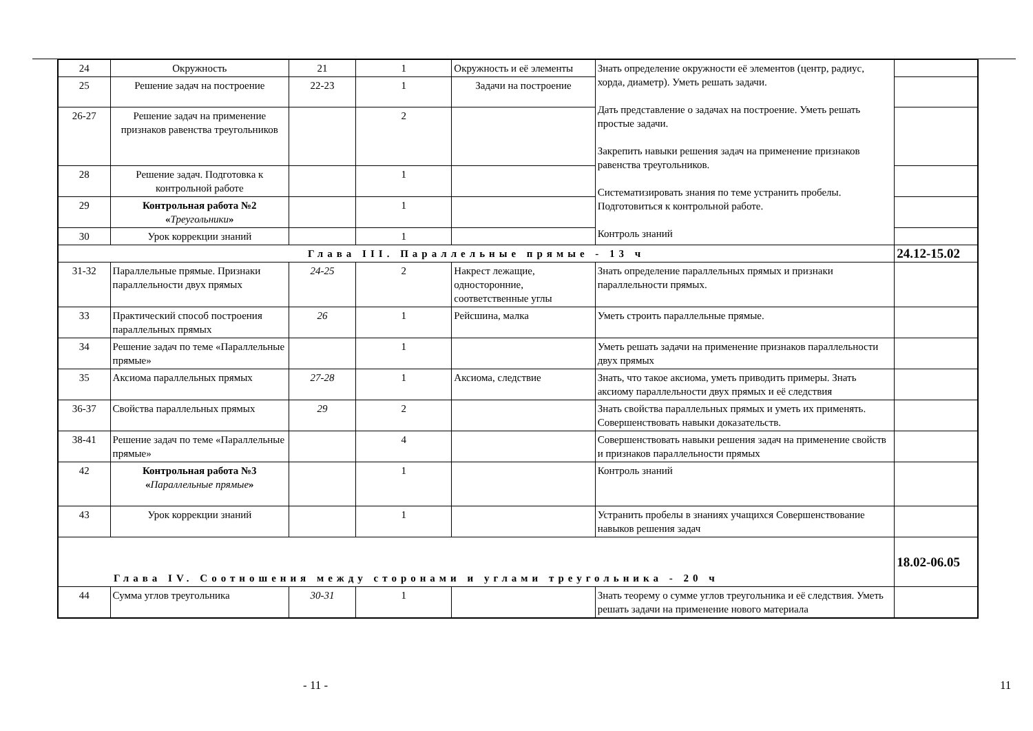| 24 | Окружность | 21 | 1 | Окружность и её элементы | Знать определение окружности её элементов (центр, радиус, хорда, диаметр). Уметь решать задачи. Дать представление о задачах на построение. Уметь решать простые задачи. Закрепить навыки решения задач на применение признаков равенства треугольников. Систематизировать знания по теме устранить пробелы. Подготовиться к контрольной работе. Контроль знаний | |
| 25 | Решение задач на построение | 22-23 | 1 | Задачи на построение | | |
| 26-27 | Решение задач на применение признаков равенства треугольников | | 2 | | | |
| 28 | Решение задач. Подготовка к контрольной работе | | 1 | | | |
| 29 | Контрольная работа №2 « Треугольники » | | 1 | | | |
| 30 | Урок коррекции знаний | | 1 | | | |
| Глава III. Параллельные прямые - 13 ч | | | | | | 24.12-15.02 |
| 31-32 | Параллельные прямые. Признаки параллельности двух прямых | 24-25 | 2 | Накрест лежащие, односторонние, соответственные углы | Знать определение параллельных прямых и признаки параллельности прямых. | |
| 33 | Практический способ построения параллельных прямых | 26 | 1 | Рейсшина, малка | Уметь строить параллельные прямые. | |
| 34 | Решение задач по теме «Параллельные прямые» | | 1 | | Уметь решать задачи на применение признаков параллельности двух прямых | |
| 35 | Аксиома параллельных прямых | 27-28 | 1 | Аксиома, следствие | Знать, что такое аксиома, уметь приводить примеры. Знать аксиому параллельности двух прямых и её следствия | |
| 36-37 | Свойства параллельных прямых | 29 | 2 | | Знать свойства параллельных прямых и уметь их применять. Совершенствовать навыки доказательств. | |
| 38-41 | Решение задач по теме «Параллельные прямые» | | 4 | | Совершенствовать навыки решения задач на применение свойств и признаков параллельности прямых | |
| 42 | Контрольная работа №3 « Параллельные прямые » | | 1 | | Контроль знаний | |
| 43 | Урок коррекции знаний | | 1 | | Устранить пробелы в знаниях учащихся Совершенствование навыков решения задач | |
| Глава IV. Соотношения между сторонами и углами треугольника - 20 ч | | | | | | 18.02-06.05 |
| 44 | Сумма углов треугольника | 30-31 | 1 | | Знать теорему о сумме углов треугольника и её следствия. Уметь решать задачи на применение нового материала | |
- 11 - 11